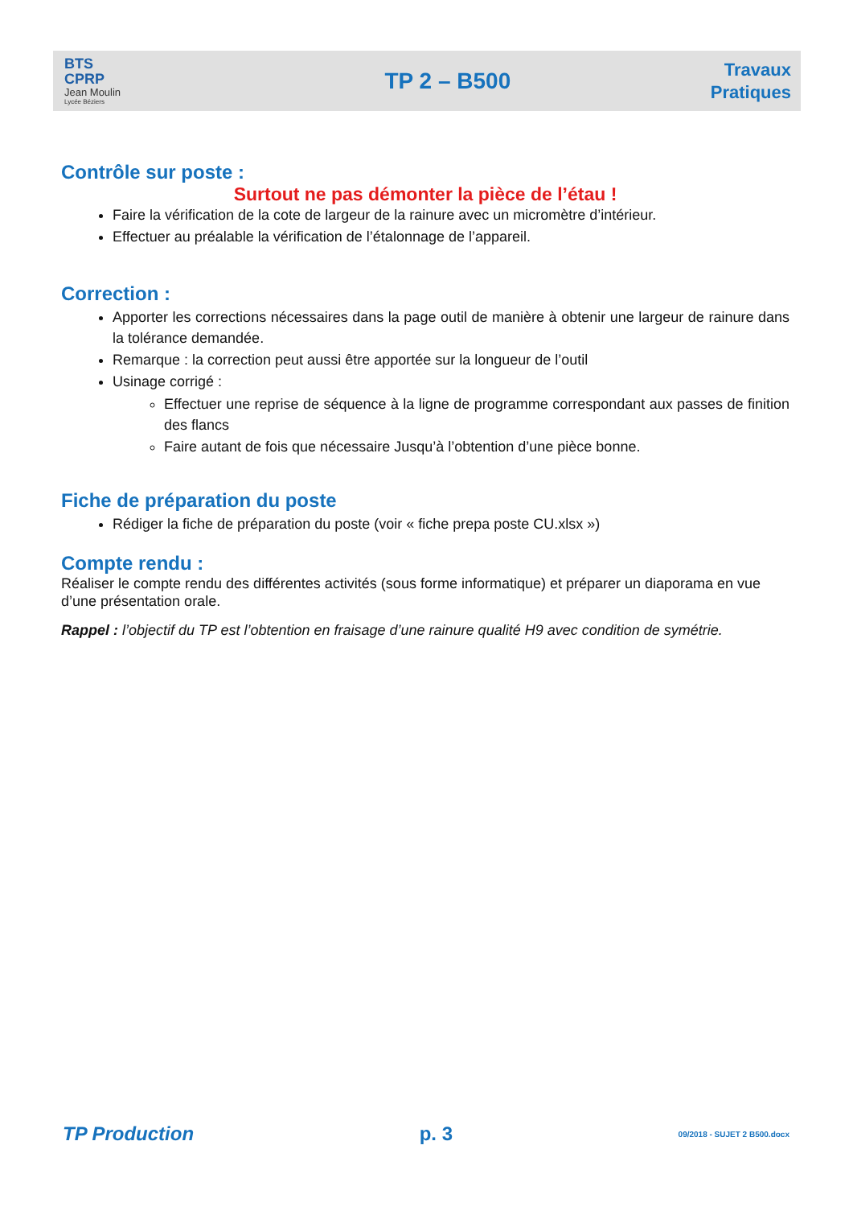BTS
CPRP
Jean Moulin
Lycée Béziers
TP 2 – B500
Travaux
Pratiques
Contrôle sur poste :
Surtout ne pas démonter la pièce de l’étau !
Faire la vérification de la cote de largeur de la rainure avec un micromètre d’intérieur.
Effectuer au préalable la vérification de l’étalonnage de l’appareil.
Correction :
Apporter les corrections nécessaires dans la page outil de manière à obtenir une largeur de rainure dans la tolérance demandée.
Remarque : la correction peut aussi être apportée sur la longueur de l’outil
Usinage corrigé :
Effectuer une reprise de séquence à la ligne de programme correspondant aux passes de finition des flancs
Faire autant de fois que nécessaire Jusqu’à l’obtention d’une pièce bonne.
Fiche de préparation du poste
Rédiger la fiche de préparation du poste (voir « fiche prepa poste CU.xlsx »)
Compte rendu :
Réaliser le compte rendu des différentes activités (sous forme informatique) et préparer un diaporama en vue d’une présentation orale.
Rappel : l’objectif du TP est l’obtention en fraisage d’une rainure qualité H9 avec condition de symétrie.
TP Production p. 3 09/2018 - SUJET 2 B500.docx